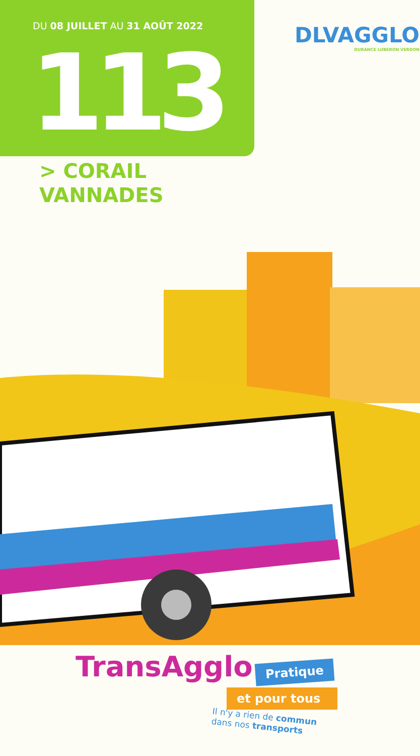DU 08 JUILLET AU 31 AOÛT 2022
113
DLVAGGLO
DURANCE LUBERON VERDON
> CORAIL
VANNADES
TransAgglo Pratique
et pour tous
Il n'y a rien de commun
dans nos transports